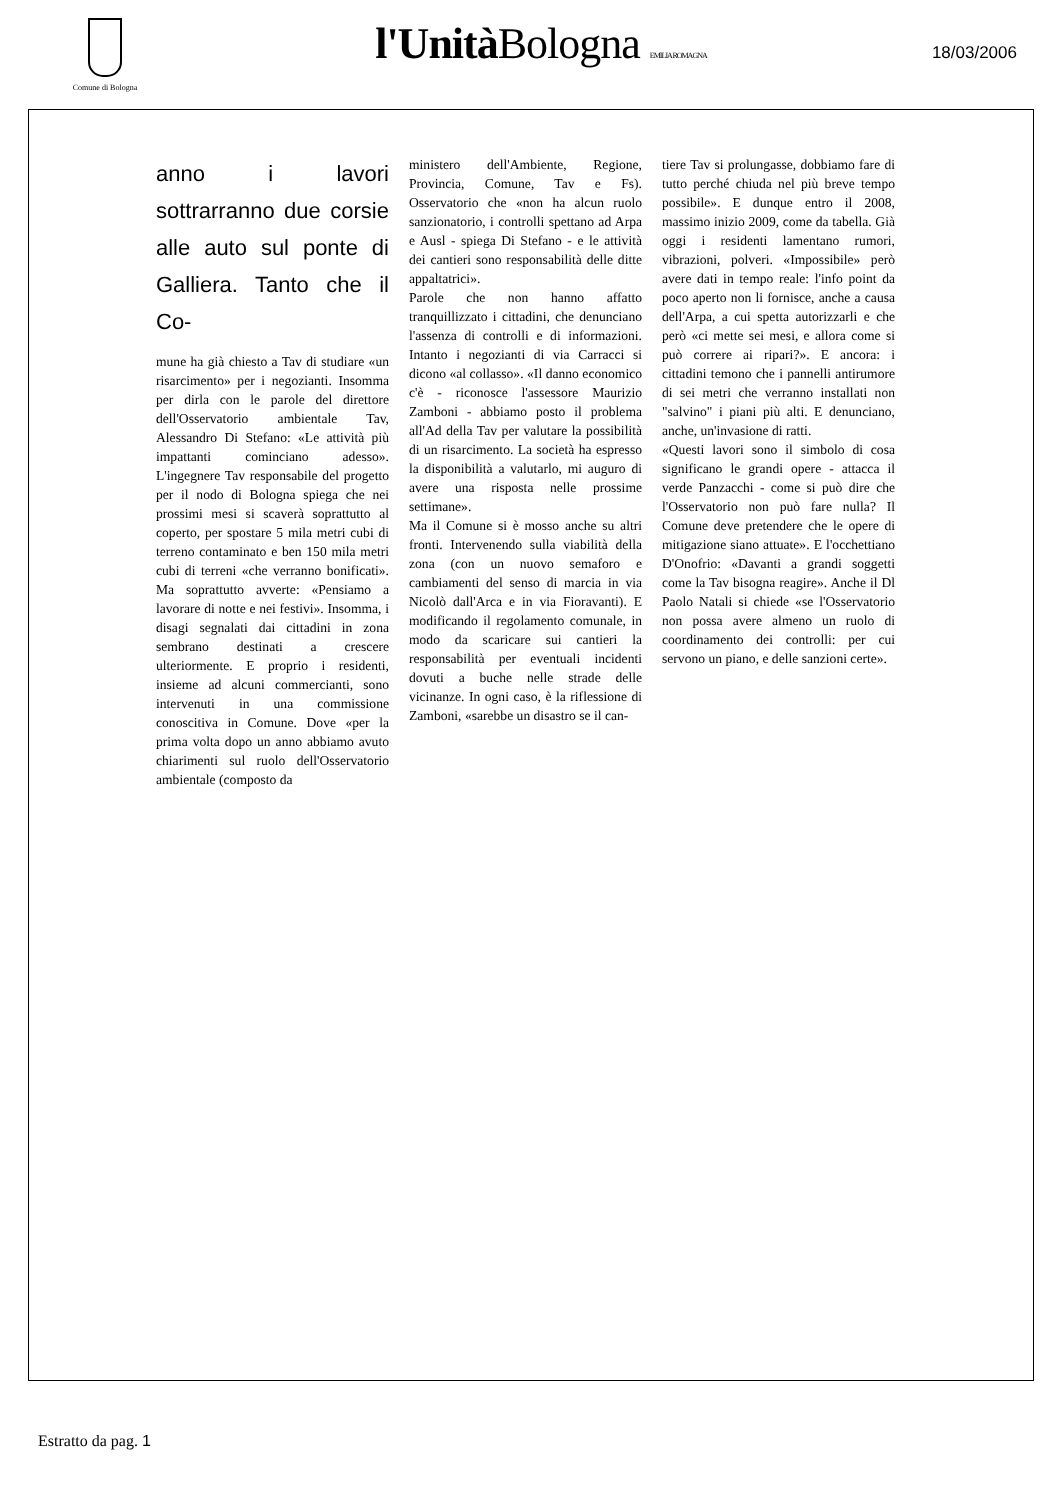Comune di Bologna
l'UnitàBologna EMILIA ROMAGNA
18/03/2006
anno i lavori sottrarranno due corsie alle auto sul ponte di Galliera. Tanto che il Co-
mune ha già chiesto a Tav di studiare «un risarcimento» per i negozianti. Insomma per dirla con le parole del direttore dell'Osservatorio ambientale Tav, Alessandro Di Stefano: «Le attività più impattanti cominciano adesso». L'ingegnere Tav responsabile del progetto per il nodo di Bologna spiega che nei prossimi mesi si scaverà soprattutto al coperto, per spostare 5 mila metri cubi di terreno contaminato e ben 150 mila metri cubi di terreni «che verranno bonificati». Ma soprattutto avverte: «Pensiamo a lavorare di notte e nei festivi». Insomma, i disagi segnalati dai cittadini in zona sembrano destinati a crescere ulteriormente. E proprio i residenti, insieme ad alcuni commercianti, sono intervenuti in una commissione conoscitiva in Comune. Dove «per la prima volta dopo un anno abbiamo avuto chiarimenti sul ruolo dell'Osservatorio ambientale (composto da
ministero dell'Ambiente, Regione, Provincia, Comune, Tav e Fs). Osservatorio che «non ha alcun ruolo sanzionatorio, i controlli spettano ad Arpa e Ausl - spiega Di Stefano - e le attività dei cantieri sono responsabilità delle ditte appaltatrici».
Parole che non hanno affatto tranquillizzato i cittadini, che denunciano l'assenza di controlli e di informazioni. Intanto i negozianti di via Carracci si dicono «al collasso». «Il danno economico c'è - riconosce l'assessore Maurizio Zamboni - abbiamo posto il problema all'Ad della Tav per valutare la possibilità di un risarcimento. La società ha espresso la disponibilità a valutarlo, mi auguro di avere una risposta nelle prossime settimane».
Ma il Comune si è mosso anche su altri fronti. Intervenendo sulla viabilità della zona (con un nuovo semaforo e cambiamenti del senso di marcia in via Nicolò dall'Arca e in via Fioravanti). E modificando il regolamento comunale, in modo da scaricare sui cantieri la responsabilità per eventuali incidenti dovuti a buche nelle strade delle vicinanze. In ogni caso, è la riflessione di Zamboni, «sarebbe un disastro se il can-
tiere Tav si prolungasse, dobbiamo fare di tutto perché chiuda nel più breve tempo possibile». E dunque entro il 2008, massimo inizio 2009, come da tabella. Già oggi i residenti lamentano rumori, vibrazioni, polveri. «Impossibile» però avere dati in tempo reale: l'info point da poco aperto non li fornisce, anche a causa dell'Arpa, a cui spetta autorizzarli e che però «ci mette sei mesi, e allora come si può correre ai ripari?». E ancora: i cittadini temono che i pannelli antirumore di sei metri che verranno installati non "salvino" i piani più alti. E denunciano, anche, un'invasione di ratti.
«Questi lavori sono il simbolo di cosa significano le grandi opere - attacca il verde Panzacchi - come si può dire che l'Osservatorio non può fare nulla? Il Comune deve pretendere che le opere di mitigazione siano attuate». E l'occhettiano D'Onofrio: «Davanti a grandi soggetti come la Tav bisogna reagire». Anche il Dl Paolo Natali si chiede «se l'Osservatorio non possa avere almeno un ruolo di coordinamento dei controlli: per cui servono un piano, e delle sanzioni certe».
Estratto da pag. 1